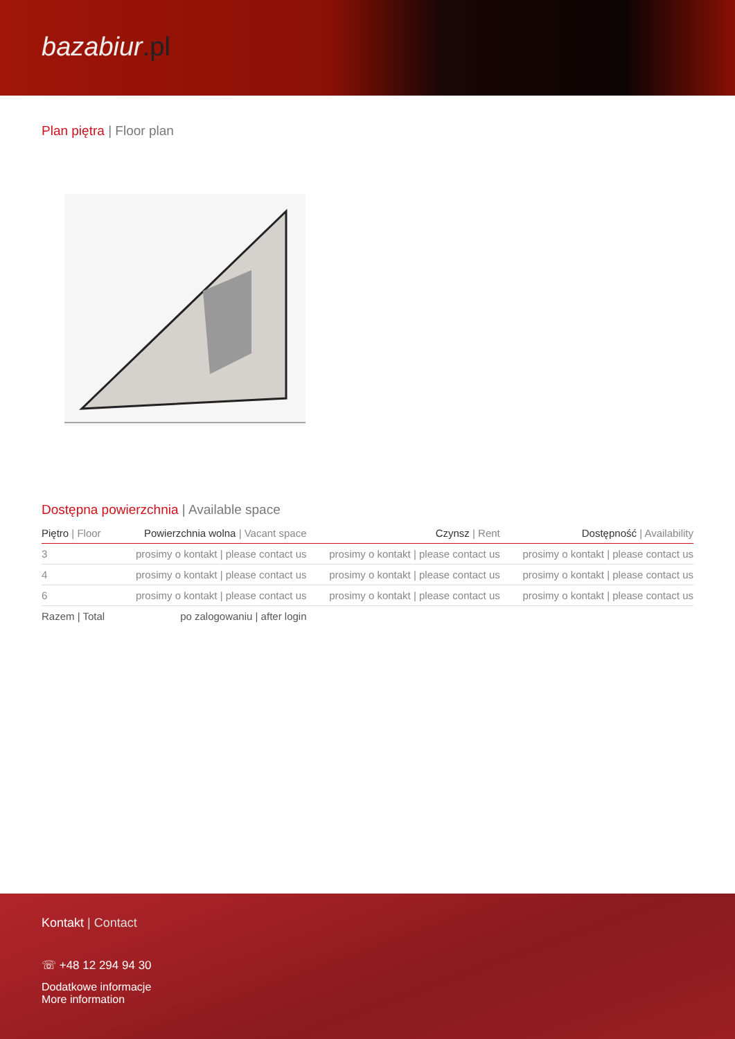bazabiur.pl
Plan piętra | Floor plan
Dostępna powierzchnia | Available space
| Piętro / Floor | Powierzchnia wolna / Vacant space | Czynsz / Rent | Dostępność / Availability |
| --- | --- | --- | --- |
| 3 | prosimy o kontakt / please contact us | prosimy o kontakt / please contact us | prosimy o kontakt / please contact us |
| 4 | prosimy o kontakt / please contact us | prosimy o kontakt / please contact us | prosimy o kontakt / please contact us |
| 6 | prosimy o kontakt / please contact us | prosimy o kontakt / please contact us | prosimy o kontakt / please contact us |
| Razem / Total | po zalogowaniu / after login | | |
Kontakt | Contact
☏ +48 12 294 94 30
Dodatkowe informacje
More information